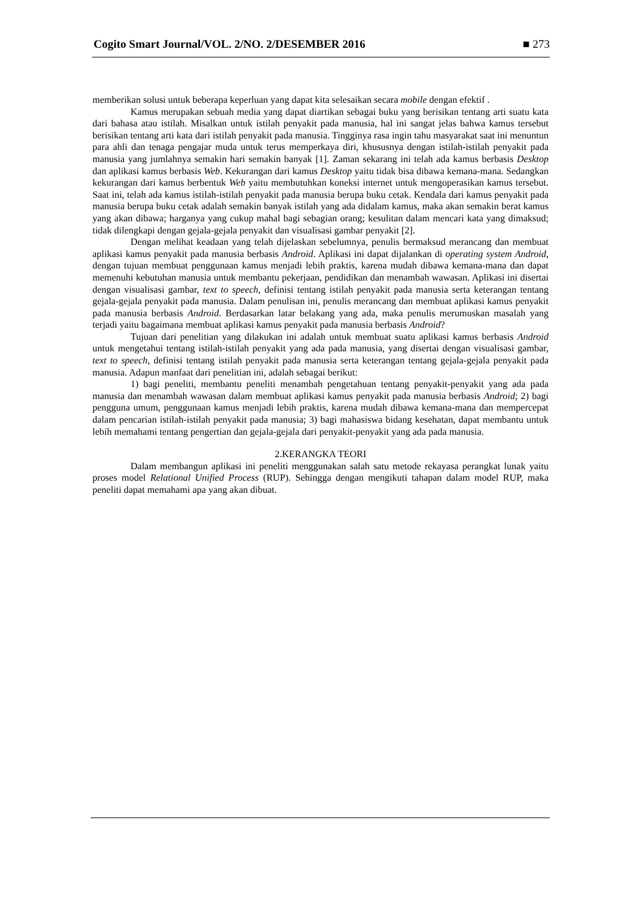Cogito Smart Journal/VOL. 2/NO. 2/DESEMBER 2016 ■ 273
memberikan solusi untuk beberapa keperluan yang dapat kita selesaikan secara mobile dengan efektif .
Kamus merupakan sebuah media yang dapat diartikan sebagai buku yang berisikan tentang arti suatu kata dari bahasa atau istilah. Misalkan untuk istilah penyakit pada manusia, hal ini sangat jelas bahwa kamus tersebut berisikan tentang arti kata dari istilah penyakit pada manusia. Tingginya rasa ingin tahu masyarakat saat ini menuntun para ahli dan tenaga pengajar muda untuk terus memperkaya diri, khususnya dengan istilah-istilah penyakit pada manusia yang jumlahnya semakin hari semakin banyak [1]. Zaman sekarang ini telah ada kamus berbasis Desktop dan aplikasi kamus berbasis Web. Kekurangan dari kamus Desktop yaitu tidak bisa dibawa kemana-mana. Sedangkan kekurangan dari kamus berbentuk Web yaitu membutuhkan koneksi internet untuk mengoperasikan kamus tersebut. Saat ini, telah ada kamus istilah-istilah penyakit pada manusia berupa buku cetak. Kendala dari kamus penyakit pada manusia berupa buku cetak adalah semakin banyak istilah yang ada didalam kamus, maka akan semakin berat kamus yang akan dibawa; harganya yang cukup mahal bagi sebagian orang; kesulitan dalam mencari kata yang dimaksud; tidak dilengkapi dengan gejala-gejala penyakit dan visualisasi gambar penyakit [2].
Dengan melihat keadaan yang telah dijelaskan sebelumnya, penulis bermaksud merancang dan membuat aplikasi kamus penyakit pada manusia berbasis Android. Aplikasi ini dapat dijalankan di operating system Android, dengan tujuan membuat penggunaan kamus menjadi lebih praktis, karena mudah dibawa kemana-mana dan dapat memenuhi kebutuhan manusia untuk membantu pekerjaan, pendidikan dan menambah wawasan. Aplikasi ini disertai dengan visualisasi gambar, text to speech, definisi tentang istilah penyakit pada manusia serta keterangan tentang gejala-gejala penyakit pada manusia. Dalam penulisan ini, penulis merancang dan membuat aplikasi kamus penyakit pada manusia berbasis Android. Berdasarkan latar belakang yang ada, maka penulis merumuskan masalah yang terjadi yaitu bagaimana membuat aplikasi kamus penyakit pada manusia berbasis Android?
Tujuan dari penelitian yang dilakukan ini adalah untuk membuat suatu aplikasi kamus berbasis Android untuk mengetahui tentang istilah-istilah penyakit yang ada pada manusia, yang disertai dengan visualisasi gambar, text to speech, definisi tentang istilah penyakit pada manusia serta keterangan tentang gejala-gejala penyakit pada manusia. Adapun manfaat dari penelitian ini, adalah sebagai berikut:
1) bagi peneliti, membantu peneliti menambah pengetahuan tentang penyakit-penyakit yang ada pada manusia dan menambah wawasan dalam membuat aplikasi kamus penyakit pada manusia berbasis Android; 2) bagi pengguna umum, penggunaan kamus menjadi lebih praktis, karena mudah dibawa kemana-mana dan mempercepat dalam pencarian istilah-istilah penyakit pada manusia; 3) bagi mahasiswa bidang kesehatan, dapat membantu untuk lebih memahami tentang pengertian dan gejala-gejala dari penyakit-penyakit yang ada pada manusia.
2.KERANGKA TEORI
Dalam membangun aplikasi ini peneliti menggunakan salah satu metode rekayasa perangkat lunak yaitu proses model Relational Unified Process (RUP). Sehingga dengan mengikuti tahapan dalam model RUP, maka peneliti dapat memahami apa yang akan dibuat.